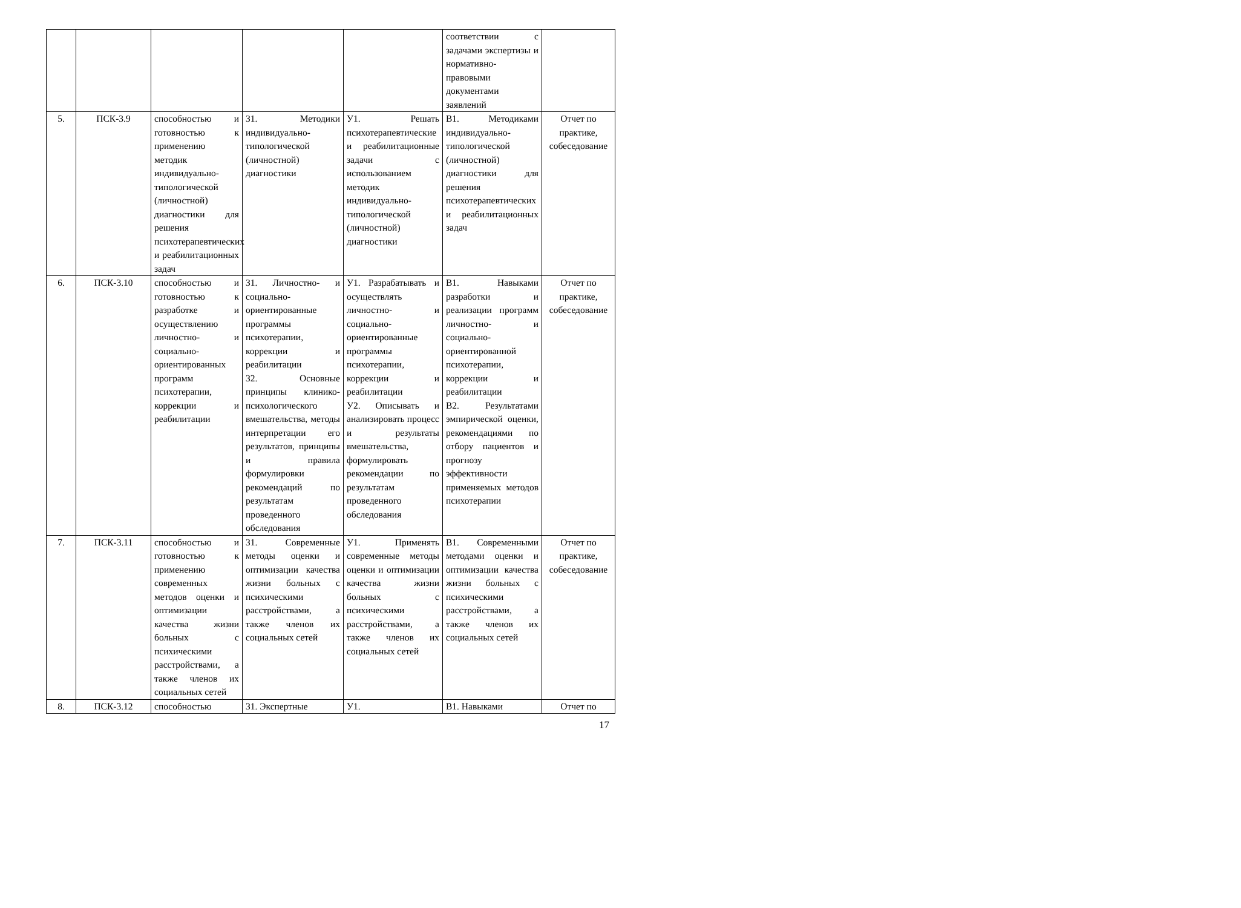| | | | | | соответствии с задачами экспертизы и нормативно-правовыми документами заявлений | |
| 5. | ПСК-3.9 | способностью и готовностью к применению методик индивидуально-типологической (личностной) диагностики для решения психотерапевтических и реабилитационных задач | З1. Методики индивидуально-типологической (личностной) диагностики | У1. Решать психотерапевтические и реабилитационные задачи с использованием методик индивидуально-типологической (личностной) диагностики | В1. Методиками индивидуально-типологической (личностной) диагностики для решения психотерапевтических и реабилитационных задач | Отчет по практике, собеседование |
| 6. | ПСК-3.10 | способностью и готовностью к разработке и осуществлению личностно- и социально-ориентированных программ психотерапии, коррекции и реабилитации | З1. Личностно- и социально-ориентированные программы психотерапии, коррекции и реабилитации З2. Основные принципы клинико-психологического вмешательства, методы интерпретации его результатов, принципы и правила формулировки рекомендаций по результатам проведенного обследования | У1. Разрабатывать и осуществлять личностно- и социально-ориентированные программы психотерапии, коррекции и реабилитации У2. Описывать и анализировать процесс и результаты вмешательства, формулировать рекомендации по результатам проведенного обследования | В1. Навыками разработки и реализации программ личностно- и социально-ориентированной психотерапии, коррекции и реабилитации В2. Результатами эмпирической оценки, рекомендациями по отбору пациентов и прогнозу эффективности применяемых методов психотерапии | Отчет по практике, собеседование |
| 7. | ПСК-3.11 | способностью и готовностью к применению современных методов оценки и оптимизации качества жизни больных с психическими расстройствами, а также членов их социальных сетей | З1. Современные методы оценки и оптимизации качества жизни больных с психическими расстройствами, а также членов их социальных сетей | У1. Применять современные методы оценки и оптимизации качества жизни больных с психическими расстройствами, а также членов их социальных сетей | В1. Современными методами оценки и оптимизации качества жизни больных с психическими расстройствами, а также членов их социальных сетей | Отчет по практике, собеседование |
| 8. | ПСК-3.12 | способностью | З1. Экспертные | У1. | В1. Навыками | Отчет по |
17